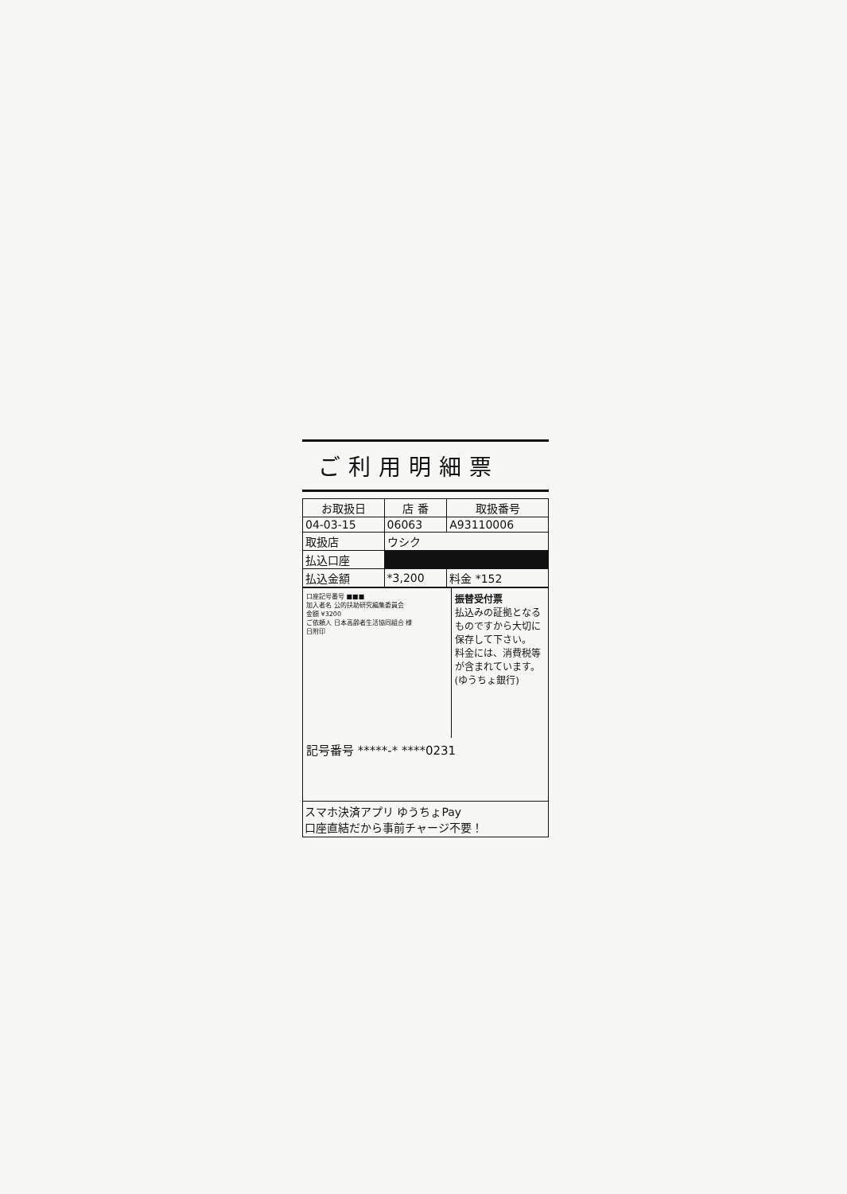ご利用明細票
| お取扱日 | 店 番 | 取扱番号 |
| --- | --- | --- |
| 04-03-15 | 06063 | A93110006 |
| 取扱店 | ウシク | |
| 払込口座 | | |
| 払込金額 | *3,200 | 料金 *152 |
口座記号番号 ■■■
加入者名 公的扶助研究編集委員会
金額 ¥3200
ご依頼人 日本高齢者生活協同組合 様
日附印
振替受付票
払込みの証拠となるものですから大切に保存して下さい。
料金には、消費税等が含まれています。
(ゆうちょ銀行)
記号番号 *****-* ****0231
スマホ決済アプリ ゆうちょPay
口座直結だから事前チャージ不要！